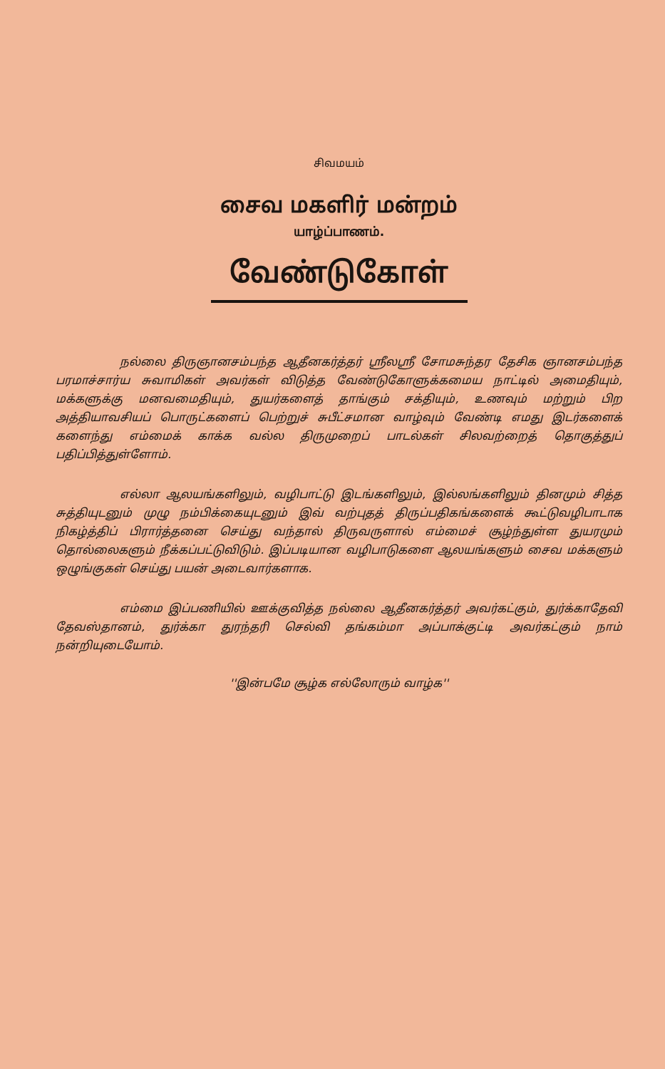சிவமயம்
சைவ மகளிர் மன்றம்
யாழ்ப்பாணம்.
வேண்டுகோள்
நல்லை திருஞானசம்பந்த ஆதீனகர்த்தர் ஸ்ரீலஸ்ரீ சோமசுந்தர தேசிக ஞானசம்பந்த பரமாச்சார்ய சுவாமிகள் அவர்கள் விடுத்த வேண்டுகோளுக்கமைய நாட்டில் அமைதியும், மக்களுக்கு மனவமைதியும், துயர்களைத் தாங்கும் சக்தியும், உணவும் மற்றும் பிற அத்தியாவசியப் பொருட்களைப் பெற்றுச் சுபீட்சமான வாழ்வும் வேண்டி எமது இடர்களைக் களைந்து எம்மைக் காக்க வல்ல திருமுறைப் பாடல்கள் சிலவற்றைத் தொகுத்துப் பதிப்பித்துள்ளோம்.
எல்லா ஆலயங்களிலும், வழிபாட்டு இடங்களிலும், இல்லங்களிலும் தினமும் சித்த சுத்தியுடனும் முழு நம்பிக்கையுடனும் இவ் வற்புதத் திருப்பதிகங்களைக் கூட்டுவழிபாடாக நிகழ்த்திப் பிரார்த்தனை செய்து வந்தால் திருவருளால் எம்மைச் சூழ்ந்துள்ள துயரமும் தொல்லைகளும் நீக்கப்பட்டுவிடும். இப்படியான வழிபாடுகளை ஆலயங்களும் சைவ மக்களும் ஒழுங்குகள் செய்து பயன் அடைவார்களாக.
எம்மை இப்பணியில் ஊக்குவித்த நல்லை ஆதீனகர்த்தர் அவர்கட்கும், துர்க்காதேவி தேவஸ்தானம், துர்க்கா துரந்தரி செல்வி தங்கம்மா அப்பாக்குட்டி அவர்கட்கும் நாம் நன்றியுடையோம்.
''இன்பமே சூழ்க எல்லோரும் வாழ்க''